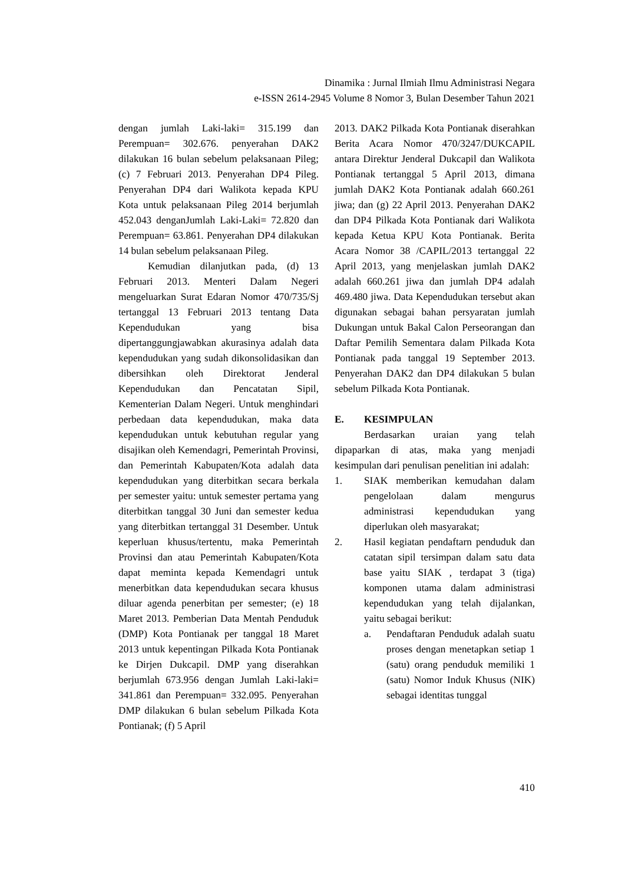Dinamika : Jurnal Ilmiah Ilmu Administrasi Negara
e-ISSN 2614-2945 Volume 8 Nomor 3, Bulan Desember Tahun 2021
dengan jumlah Laki-laki= 315.199 dan Perempuan= 302.676. penyerahan DAK2 dilakukan 16 bulan sebelum pelaksanaan Pileg; (c) 7 Februari 2013. Penyerahan DP4 Pileg. Penyerahan DP4 dari Walikota kepada KPU Kota untuk pelaksanaan Pileg 2014 berjumlah 452.043 denganJumlah Laki-Laki= 72.820 dan Perempuan= 63.861. Penyerahan DP4 dilakukan 14 bulan sebelum pelaksanaan Pileg.
Kemudian dilanjutkan pada, (d) 13 Februari 2013. Menteri Dalam Negeri mengeluarkan Surat Edaran Nomor 470/735/Sj tertanggal 13 Februari 2013 tentang Data Kependudukan yang bisa dipertanggungjawabkan akurasinya adalah data kependudukan yang sudah dikonsolidasikan dan dibersihkan oleh Direktorat Jenderal Kependudukan dan Pencatatan Sipil, Kementerian Dalam Negeri. Untuk menghindari perbedaan data kependudukan, maka data kependudukan untuk kebutuhan regular yang disajikan oleh Kemendagri, Pemerintah Provinsi, dan Pemerintah Kabupaten/Kota adalah data kependudukan yang diterbitkan secara berkala per semester yaitu: untuk semester pertama yang diterbitkan tanggal 30 Juni dan semester kedua yang diterbitkan tertanggal 31 Desember. Untuk keperluan khusus/tertentu, maka Pemerintah Provinsi dan atau Pemerintah Kabupaten/Kota dapat meminta kepada Kemendagri untuk menerbitkan data kependudukan secara khusus diluar agenda penerbitan per semester; (e) 18 Maret 2013. Pemberian Data Mentah Penduduk (DMP) Kota Pontianak per tanggal 18 Maret 2013 untuk kepentingan Pilkada Kota Pontianak ke Dirjen Dukcapil. DMP yang diserahkan berjumlah 673.956 dengan Jumlah Laki-laki= 341.861 dan Perempuan= 332.095. Penyerahan DMP dilakukan 6 bulan sebelum Pilkada Kota Pontianak; (f) 5 April
2013. DAK2 Pilkada Kota Pontianak diserahkan Berita Acara Nomor 470/3247/DUKCAPIL antara Direktur Jenderal Dukcapil dan Walikota Pontianak tertanggal 5 April 2013, dimana jumlah DAK2 Kota Pontianak adalah 660.261 jiwa; dan (g) 22 April 2013. Penyerahan DAK2 dan DP4 Pilkada Kota Pontianak dari Walikota kepada Ketua KPU Kota Pontianak. Berita Acara Nomor 38 /CAPIL/2013 tertanggal 22 April 2013, yang menjelaskan jumlah DAK2 adalah 660.261 jiwa dan jumlah DP4 adalah 469.480 jiwa. Data Kependudukan tersebut akan digunakan sebagai bahan persyaratan jumlah Dukungan untuk Bakal Calon Perseorangan dan Daftar Pemilih Sementara dalam Pilkada Kota Pontianak pada tanggal 19 September 2013. Penyerahan DAK2 dan DP4 dilakukan 5 bulan sebelum Pilkada Kota Pontianak.
E. KESIMPULAN
Berdasarkan uraian yang telah dipaparkan di atas, maka yang menjadi kesimpulan dari penulisan penelitian ini adalah:
1. SIAK memberikan kemudahan dalam pengelolaan dalam mengurus administrasi kependudukan yang diperlukan oleh masyarakat;
2. Hasil kegiatan pendaftarn penduduk dan catatan sipil tersimpan dalam satu data base yaitu SIAK , terdapat 3 (tiga) komponen utama dalam administrasi kependudukan yang telah dijalankan, yaitu sebagai berikut:
a. Pendaftaran Penduduk adalah suatu proses dengan menetapkan setiap 1 (satu) orang penduduk memiliki 1 (satu) Nomor Induk Khusus (NIK) sebagai identitas tunggal
410